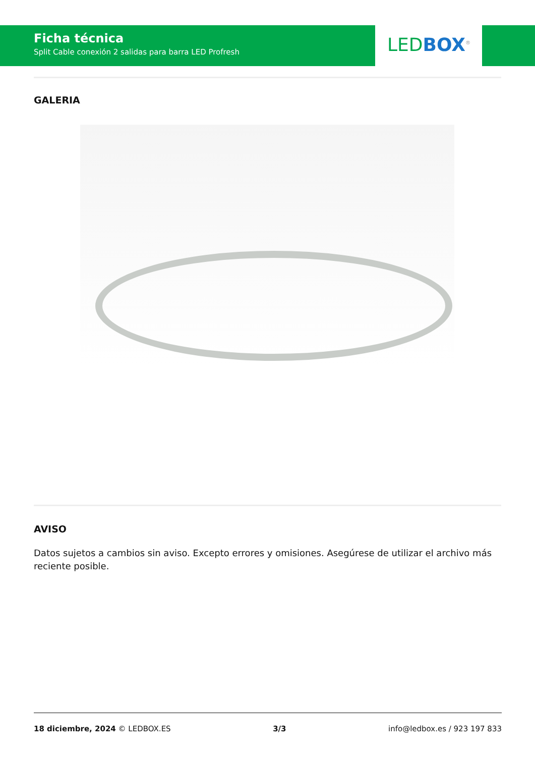Ficha técnica
Split Cable conexión 2 salidas para barra LED Profresh
LED BOX<sup>®</sup>
GALERIA
AVISO
Datos sujetos a cambios sin aviso. Excepto errores y omisiones. Asegúrese de utilizar el archivo más reciente posible.
18 diciembre, 2024 © LEDBOX.ES 3/3 info@ledbox.es / 923 197 833